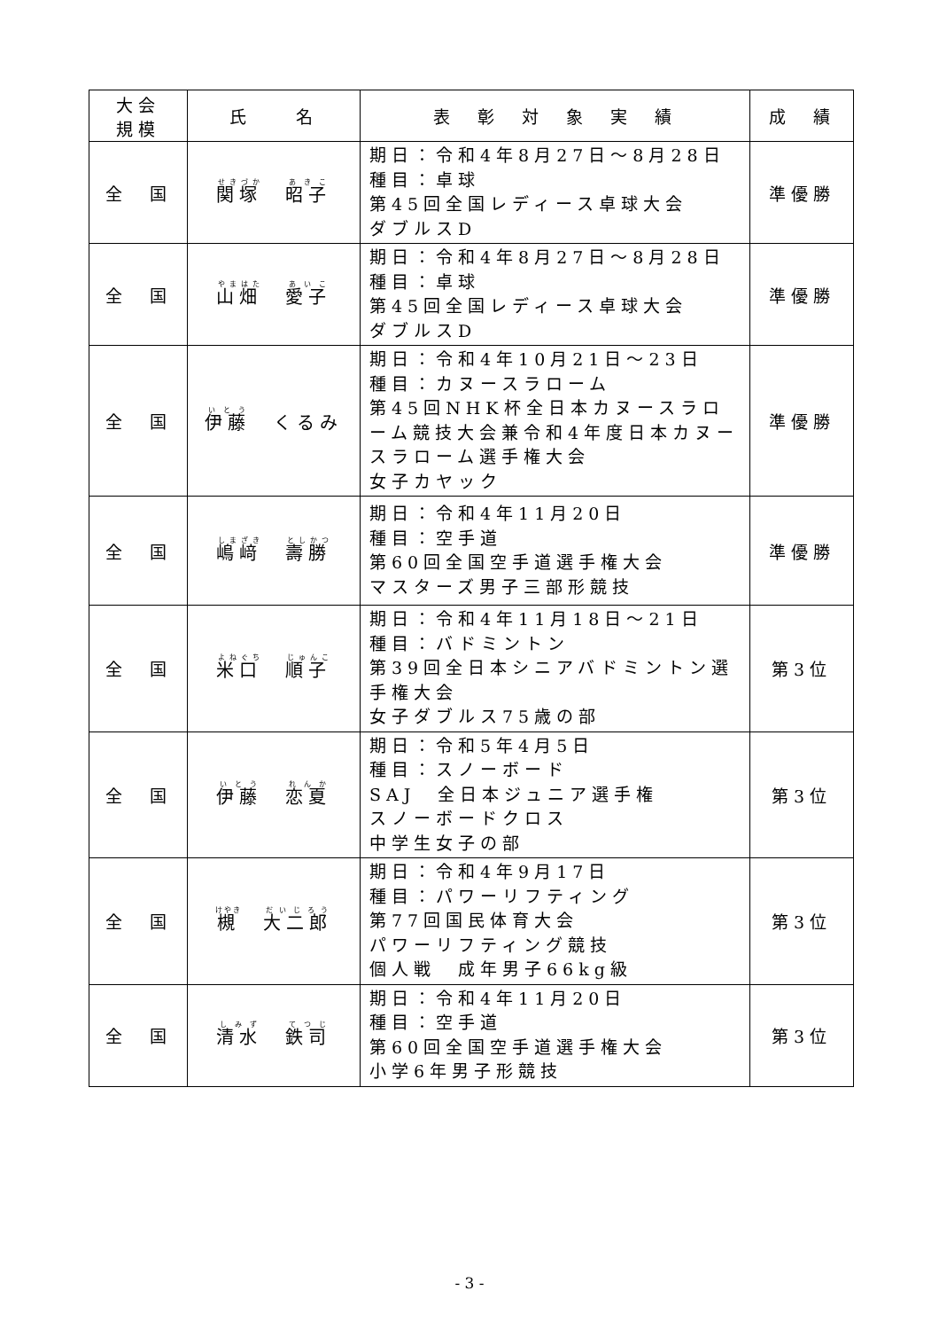| 大会 規模 | 氏 名 | 表 彰 対 象 実 績 | 成 績 |
| --- | --- | --- | --- |
| 全 国 | 関塚 昭子 | 期日：令和4年8月27日～8月28日 種目：卓球 第45回全国レディース卓球大会 ダブルスD | 準優勝 |
| 全 国 | 山畑 愛子 | 期日：令和4年8月27日～8月28日 種目：卓球 第45回全国レディース卓球大会 ダブルスD | 準優勝 |
| 全 国 | 伊藤 くるみ | 期日：令和4年10月21日～23日 種目：カヌースラローム 第45回NHK杯全日本カヌースラローム競技大会兼令和4年度日本カヌースラローム選手権大会 女子カヤック | 準優勝 |
| 全 国 | 嶋﨑 壽勝 | 期日：令和4年11月20日 種目：空手道 第60回全国空手道選手権大会 マスターズ男子三部形競技 | 準優勝 |
| 全 国 | 米口 順子 | 期日：令和4年11月18日～21日 種目：バドミントン 第39回全日本シニアバドミントン選手権大会 女子ダブルス75歳の部 | 第3位 |
| 全 国 | 伊藤 恋夏 | 期日：令和5年4月5日 種目：スノーボード SAJ 全日本ジュニア選手権 スノーボードクロス 中学生女子の部 | 第3位 |
| 全 国 | 槻 大二郎 | 期日：令和4年9月17日 種目：パワーリフティング 第77回国民体育大会 パワーリフティング競技 個人戦 成年男子66kg級 | 第3位 |
| 全 国 | 清水 鉄司 | 期日：令和4年11月20日 種目：空手道 第60回全国空手道選手権大会 小学6年男子形競技 | 第3位 |
- 3 -